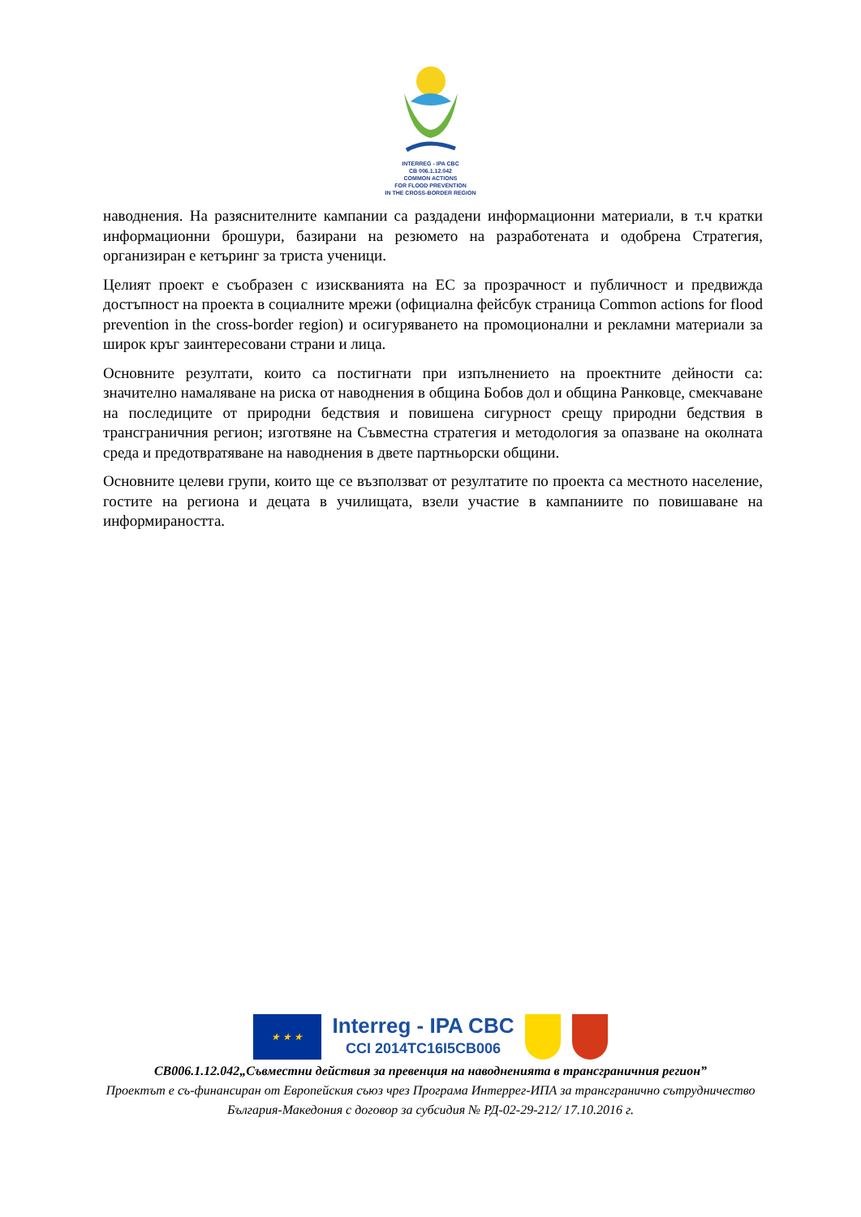INTERREG - IPA CBC
CB 006.1.12.042
COMMON ACTIONS
FOR FLOOD PREVENTION
IN THE CROSS-BORDER REGION
наводнения. На разяснителните кампании са раздадени информационни материали, в т.ч кратки информационни брошури, базирани на резюмето на разработената и одобрена Стратегия, организиран е кетъринг за триста ученици.
Целият проект е съобразен с изискванията на ЕС за прозрачност и публичност и предвижда достъпност на проекта в социалните мрежи (официална фейсбук страница Common actions for flood prevention in the cross-border region) и осигуряването на промоционални и рекламни материали за широк кръг заинтересовани страни и лица.
Основните резултати, които са постигнати при изпълнението на проектните дейности са: значително намаляване на риска от наводнения в община Бобов дол и община Ранковце, смекчаване на последиците от природни бедствия и повишена сигурност срещу природни бедствия в трансграничния регион; изготвяне на Съвместна стратегия и методология за опазване на околната среда и предотвратяване на наводнения в двете партньорски общини.
Основните целеви групи, които ще се възползват от резултатите по проекта са местното население, гостите на региона и децата в училищата, взели участие в кампаниите по повишаване на информираността.
★ ★ ★
Interreg - IPA CBC
CCI 2014TC16I5CB006
CB006.1.12.042„Съвместни действия за превенция на наводненията в трансграничния регион”
Проектът е съ-финансиран от Европейския съюз чрез Програма Интеррег-ИПА за трансгранично сътрудничество
България-Македония с договор за субсидия № РД-02-29-212/ 17.10.2016 г.